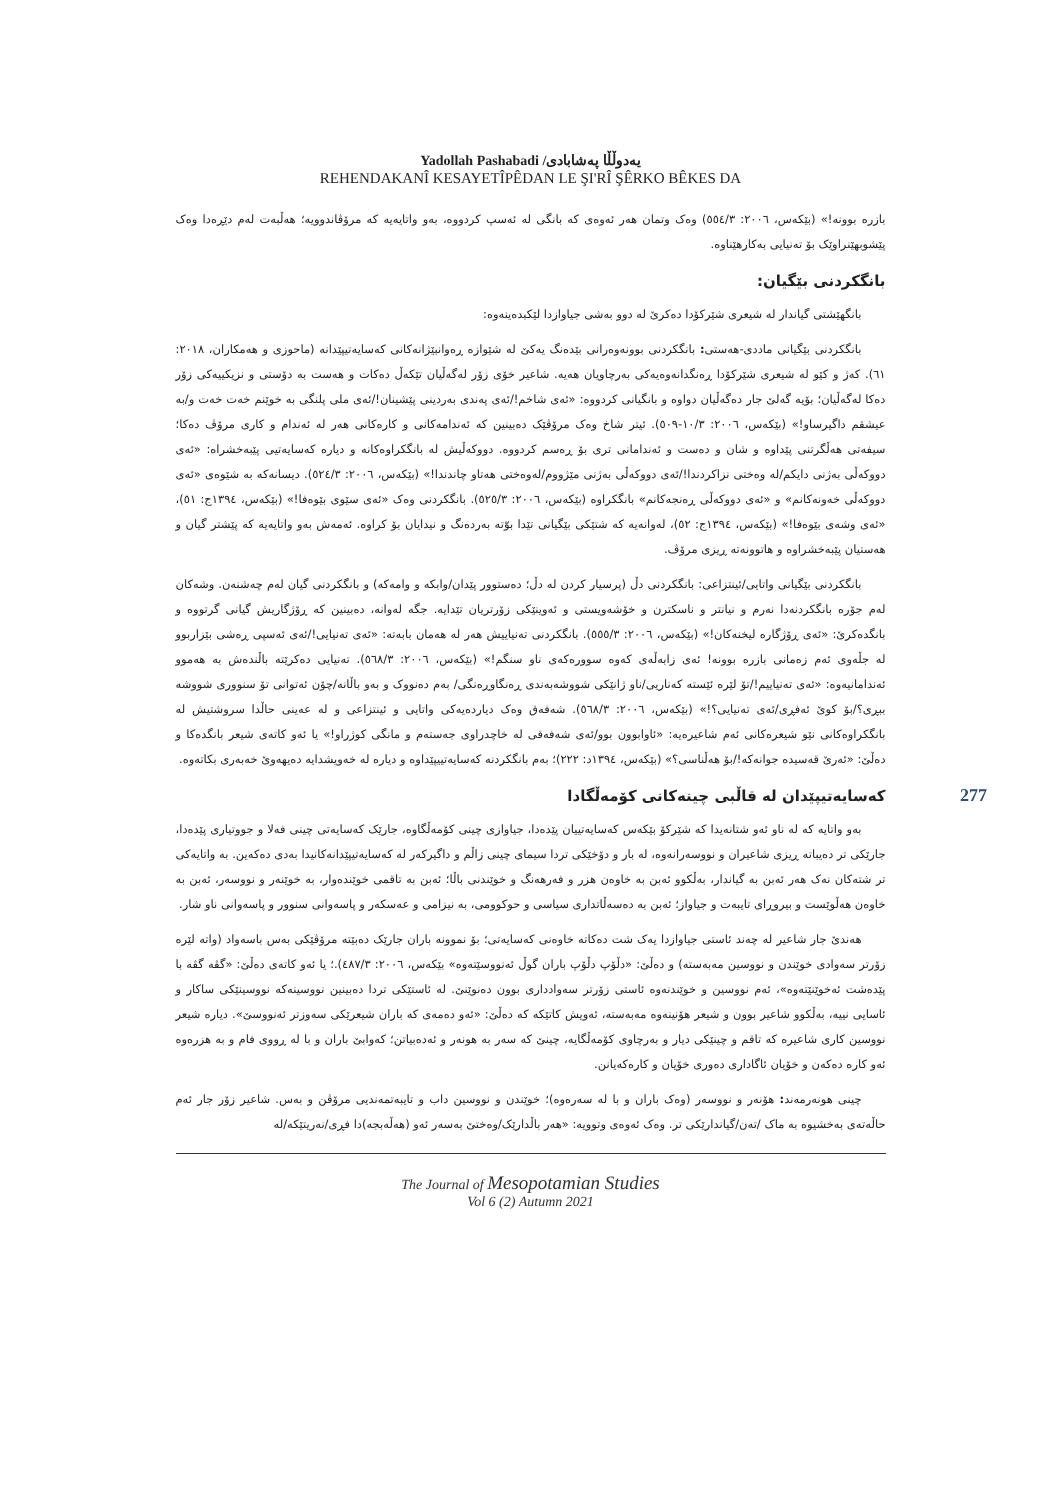Yadollah Pashabadi /یەدوڵڵا پەشابادی
REHENDAKANÎ KESAYETÎPÊDAN LE ŞI'RÎ ŞÊRKO BÊKES DA
بازرە بوونە!» (بێکەس، ٢٠٠٦: ٥٥٤/٣) وەک وتمان هەر ئەوەی کە بانگی لە ئەسپ کردووە، بەو واتایەیە کە مرۆڤاندوویە؛ هەڵبەت لەم دێڕەدا وەک پێشوبهێنراوێک بۆ تەنیایی بەکارهێناوە.
بانگکردنی بێگیان:
بانگهێشتی گیاندار لە شیعری شێرکۆدا دەکرێ لە دوو بەشی جیاوازدا لێکبدەینەوە:
بانگکردنی بێگیانی ماددی-هەستی: بانگکردنی بوونەوەرانی بێدەنگ یەکێ لە شێوازە ڕەوانبێژانەکانی کەسایەتیپێدانە (ماحوزی و هەمکاران، ٢٠١٨: ٦١). کەژ و کێو لە شیعری شێرکۆدا ڕەنگدانەوەیەکی بەرچاویان هەیە. شاعیر خۆی زۆر لەگەڵیان تێکەڵ دەکات و هەست بە دۆستی و نزیکییەکی زۆر دەکا لەگەڵیان؛ بۆیە گەلێ جار دەگەڵیان دواوە و بانگیانی کردووە: «ئەی شاخم!/ئەی پەندی بەردینی پێشینان!/ئەی ملی پلنگی بە خوێنم خەت خەت و/بە عیشقم داگیرساو!» (بێکەس، ٢٠٠٦: ١٠/٣-٥٠٩). ئیتر شاخ وەک مرۆڤێک دەبینین کە ئەندامەکانی و کارەکانی هەر لە ئەندام و کاری مرۆڤ دەکا؛ سیفەتی هەڵگرتنی پێداوە و شان و دەست و ئەندامانی تری بۆ ڕەسم کردووە. دووکەڵیش لە بانگکراوەکانە و دیارە کەسایەتیی پێبەخشراە: «ئەی دووکەڵی بەژنی دایکم/لە وەختی نزاکردندا!/ئەی دووکەڵی بەژنی مێژووم/لەوەختی هەتاو چاندندا!» (بێکەس، ٢٠٠٦: ٥٢٤/٣). دیسانەکە بە شێوەی «ئەی دووکەڵی خەونەکانم» و «ئەی دووکەڵی ڕەنجەکانم» بانگکراوە (بێکەس، ٢٠٠٦: ٥٢٥/٣). بانگکردنی وەک «ئەی سێوی بێوەفا!» (بێکەس، ١٣٩٤ج: ٥١)، «ئەی وشەی بێوەفا!» (بێکەس، ١٣٩٤ج: ٥٢)، لەوانەیە کە شتێکی بێگیانی تێدا بوّتە بەردەنگ و نیدایان بۆ کراوە. ئەمەش بەو واتایەیە کە پێشتر گیان و هەستیان پێبەخشراوە و هاتوونەتە ڕیزی مرۆڤ.
بانگکردنی بێگیانی واتایی/ئینتزاعی: بانگکردنی دڵ (پرسیار کردن لە دڵ؛ دەستوور پێدان/وابکە و وامەکە) و بانگکردنی گیان لەم چەشنەن. وشەکان لەم جۆرە بانگکردنەدا نەرم و نیانتر و ناسکترن و خۆشەویستی و ئەوینێکی زۆرتریان تێدایە. جگە لەوانە، دەبینین کە ڕۆژگاریش گیانی گرتووە و بانگدەکرێ: «ئەی ڕۆژگارە لیخنەکان!» (بێکەس، ٢٠٠٦: ٥٥٥/٣). بانگکردنی تەنیاییش هەر لە هەمان بابەتە: «ئەی تەنیایی!/ئەی ئەسپی ڕەشی بێزاربوو لە جڵەوی ئەم زەمانی بازرە بوونە! ئەی زابەڵەی کەوە سوورەکەی ناو سنگم!» (بێکەس، ٢٠٠٦: ٥٦٨/٣). تەنیایی دەکرێتە باڵندەش بە هەموو ئەندامانیەوە: «ئەی تەنیاییم!/تۆ لێرە ئێستە کەناریی/ناو ژانێکی شووشەبەندی ڕەنگاوڕەنگی/ بەم دەنووک و بەو باڵانە/چۆن ئەتوانی تۆ سنووری شووشە ببڕی؟/بۆ کوێ ئەفڕی/ئەی تەنیایی؟!» (بێکەس، ٢٠٠٦: ٥٦٨/٣). شەفەق وەک دیاردەیەکی واتایی و ئینتزاعی و لە عەینی حاڵدا سروشتیش لە بانگکراوەکانی نێو شیعرەکانی ئەم شاعیرەیە: «ئاوابوون بوو/ئەی شەفەقی لە خاچدراوی جەستەم و مانگی کوژراو!» یا ئەو کاتەی شیعر بانگدەکا و دەڵێ: «ئەرێ قەسیدە جوانەکە!/بۆ هەڵناسی؟» (بێکەس، ١٣٩٤د: ٢٢٢)؛ بەم بانگکردنە کەسایەتییپێداوە و دیارە لە خەویشدایە دەیهەوێ خەبەری بکاتەوە.
کەسایەتیپێدان لە قاڵبی چینەکانی کۆمەڵگادا
بەو واتایە کە لە ناو ئەو شتانەیدا کە شێرکۆ بێکەس کەسایەتییان پێدەدا، جیاوازی چینی کۆمەڵگاوە، جارێک کەسایەتی چینی فەلا و جووتیاری پێدەدا، جارێکی تر دەیباتە ڕیزی شاعیران و نووسەرانەوە، لە بار و دۆخێکی تردا سیمای چینی زاڵم و داگیرکەر لە کەسایەتیپێدانەکانیدا بەدی دەکەین. بە واتایەکی تر شتەکان نەک هەر ئەبن بە گیاندار، بەڵکوو ئەبن بە خاوەن هزر و فەرهەنگ و خوێندنی باڵا؛ ئەبن بە تاقمی خوێندەوار، بە خوێنەر و نووسەر، ئەبن بە خاوەن هەڵوێست و بیروڕای تایبەت و جیاواز؛ ئەبن بە دەسەڵاتداری سیاسی و حوکوومی، بە نیزامی و عەسکەر و پاسەوانی سنوور و پاسەوانی ناو شار.
هەندێ جار شاعیر لە چەند ئاستی جیاوازدا یەک شت دەکاتە خاوەنی کەسایەتی؛ بۆ نموونە باران جارێک دەبێتە مرۆڤێکی بەس باسەواد (واتە لێرە زۆرتر سەوادی خوێندن و نووسین مەبەستە) و دەڵێ: «دڵۆپ دڵۆپ باران گوڵ ئەنووسێتەوە» بێکەس، ٢٠٠٦: ٤٨٧/٣).؛ یا ئەو کاتەی دەڵێ: «گڤە گڤە با پێدەشت ئەخوێنێتەوە»، ئەم نووسین و خوێندنەوە ئاستی زۆرتر سەوادداری بوون دەنوێنێ. لە ئاستێکی تردا دەبینین نووسینەکە نووسینێکی ساکار و ئاسایی نییە، بەڵکوو شاعیر بوون و شیعر هۆنینەوە مەبەستە، ئەویش کاتێکە کە دەڵێ: «ئەو دەمەی کە باران شیعرێکی سەوزتر ئەنووسێ». دیارە شیعر نووسین کاری شاعیرە کە تاقم و چینێکی دیار و بەرچاوی کۆمەڵگایە، چینێ کە سەر بە هونەر و ئەدەبیاتن؛ کەوابێ باران و با لە ڕووی فام و بە هزرەوە ئەو کارە دەکەن و خۆیان ئاگاداری دەوری خۆیان و کارەکەیانن.
چینی هونەرمەند: هۆنەر و نووسەر (وەک باران و با لە سەرەوە)؛ خوێندن و نووسین داب و تایبەتمەندیی مرۆڤن و بەس. شاعیر زۆر جار ئەم حاڵەتەی بەخشیوە بە ماک /تەن/گیاندارێکی تر. وەک ئەوەی وتوویە: «هەر باڵدارێک/وەختێ بەسەر ئەو (هەڵەبجە)دا فڕی/نەریتێکە/لە
277
The Journal of Mesopotamian Studies
Vol 6 (2) Autumn 2021